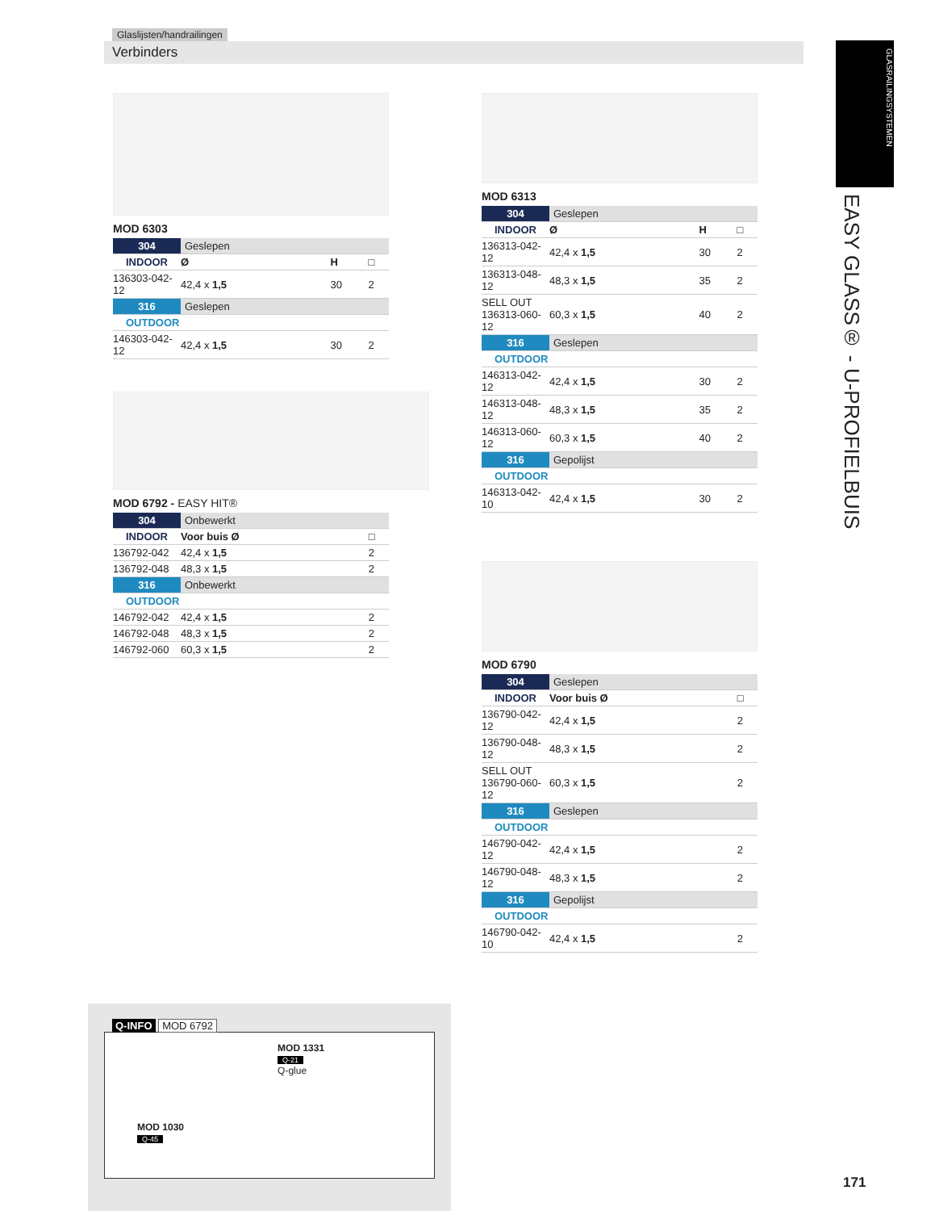Glaslijsten/handrailingen
Verbinders
GLASRAILINGSYSTEMEN
EASY GLASS® - U-PROFIELBUIS
MOD 6303
| 304 | Geslepen | | |
| INDOOR | Ø | H | □ |
| 136303-042-12 | 42,4 x 1,5 | 30 | 2 |
| 316 | Geslepen | | |
| OUTDOOR | | | |
| 146303-042-12 | 42,4 x 1,5 | 30 | 2 |
MOD 6792 - EASY HIT®
| 304 | Onbewerkt | |
| INDOOR | Voor buis Ø | □ |
| 136792-042 | 42,4 x 1,5 | 2 |
| 136792-048 | 48,3 x 1,5 | 2 |
| 316 | Onbewerkt | |
| OUTDOOR | | |
| 146792-042 | 42,4 x 1,5 | 2 |
| 146792-048 | 48,3 x 1,5 | 2 |
| 146792-060 | 60,3 x 1,5 | 2 |
MOD 6313
| 304 | Geslepen | | |
| INDOOR | Ø | H | □ |
| 136313-042-12 | 42,4 x 1,5 | 30 | 2 |
| 136313-048-12 | 48,3 x 1,5 | 35 | 2 |
| SELL OUT 136313-060-12 | 60,3 x 1,5 | 40 | 2 |
| 316 | Geslepen | | |
| OUTDOOR | | | |
| 146313-042-12 | 42,4 x 1,5 | 30 | 2 |
| 146313-048-12 | 48,3 x 1,5 | 35 | 2 |
| 146313-060-12 | 60,3 x 1,5 | 40 | 2 |
| 316 | Gepolijst | | |
| OUTDOOR | | | |
| 146313-042-10 | 42,4 x 1,5 | 30 | 2 |
MOD 6790
| 304 | Geslepen | |
| INDOOR | Voor buis Ø | □ |
| 136790-042-12 | 42,4 x 1,5 | 2 |
| 136790-048-12 | 48,3 x 1,5 | 2 |
| SELL OUT 136790-060-12 | 60,3 x 1,5 | 2 |
| 316 | Geslepen | |
| OUTDOOR | | |
| 146790-042-12 | 42,4 x 1,5 | 2 |
| 146790-048-12 | 48,3 x 1,5 | 2 |
| 316 | Gepolijst | |
| OUTDOOR | | |
| 146790-042-10 | 42,4 x 1,5 | 2 |
Q-INFO MOD 6792
MOD 1030
Q-45
MOD 1331
Q-21
Q-glue
171